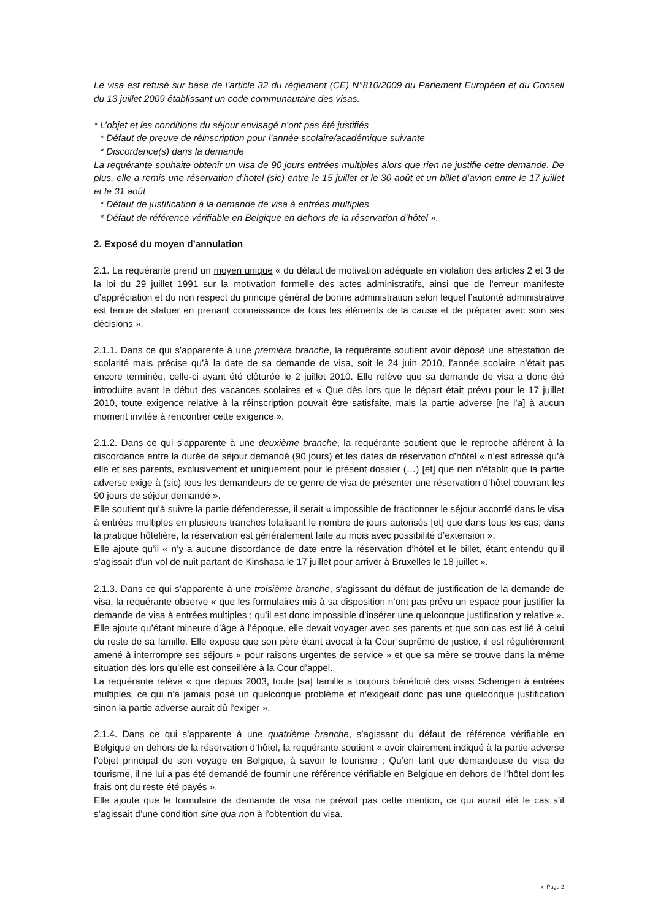Le visa est refusé sur base de l’article 32 du règlement (CE) N°810/2009 du Parlement Européen et du Conseil du 13 juillet 2009 établissant un code communautaire des visas.
* L’objet et les conditions du séjour envisagé n’ont pas été justifiés
* Défaut de preuve de réinscription pour l’année scolaire/académique suivante
* Discordance(s) dans la demande
La requérante souhaite obtenir un visa de 90 jours entrées multiples alors que rien ne justifie cette demande. De plus, elle a remis une réservation d’hotel (sic) entre le 15 juillet et le 30 août et un billet d’avion entre le 17 juillet et le 31 août
* Défaut de justification à la demande de visa à entrées multiples
* Défaut de référence vérifiable en Belgique en dehors de la réservation d’hôtel ».
2. Exposé du moyen d’annulation
2.1. La requérante prend un moyen unique « du défaut de motivation adéquate en violation des articles 2 et 3 de la loi du 29 juillet 1991 sur la motivation formelle des actes administratifs, ainsi que de l’erreur manifeste d’appréciation et du non respect du principe général de bonne administration selon lequel l’autorité administrative est tenue de statuer en prenant connaissance de tous les éléments de la cause et de préparer avec soin ses décisions ».
2.1.1. Dans ce qui s’apparente à une première branche, la requérante soutient avoir déposé une attestation de scolarité mais précise qu’à la date de sa demande de visa, soit le 24 juin 2010, l’année scolaire n’était pas encore terminée, celle-ci ayant été clôturée le 2 juillet 2010. Elle relève que sa demande de visa a donc été introduite avant le début des vacances scolaires et « Que dès lors que le départ était prévu pour le 17 juillet 2010, toute exigence relative à la réinscription pouvait être satisfaite, mais la partie adverse [ne l’a] à aucun moment invitée à rencontrer cette exigence ».
2.1.2. Dans ce qui s’apparente à une deuxième branche, la requérante soutient que le reproche afférent à la discordance entre la durée de séjour demandé (90 jours) et les dates de réservation d’hôtel « n’est adressé qu’à elle et ses parents, exclusivement et uniquement pour le présent dossier (…) [et] que rien n’établit que la partie adverse exige à (sic) tous les demandeurs de ce genre de visa de présenter une réservation d’hôtel couvrant les 90 jours de séjour demandé ».
Elle soutient qu’à suivre la partie défenderesse, il serait « impossible de fractionner le séjour accordé dans le visa à entrées multiples en plusieurs tranches totalisant le nombre de jours autorisés [et] que dans tous les cas, dans la pratique hôtelière, la réservation est généralement faite au mois avec possibilité d’extension ».
Elle ajoute qu’il « n’y a aucune discordance de date entre la réservation d’hôtel et le billet, étant entendu qu’il s’agissait d’un vol de nuit partant de Kinshasa le 17 juillet pour arriver à Bruxelles le 18 juillet ».
2.1.3. Dans ce qui s’apparente à une troisième branche, s’agissant du défaut de justification de la demande de visa, la requérante observe « que les formulaires mis à sa disposition n’ont pas prévu un espace pour justifier la demande de visa à entrées multiples ; qu’il est donc impossible d’insérer une quelconque justification y relative ». Elle ajoute qu’étant mineure d’âge à l’époque, elle devait voyager avec ses parents et que son cas est lié à celui du reste de sa famille. Elle expose que son père étant avocat à la Cour suprême de justice, il est régulièrement amené à interrompre ses séjours « pour raisons urgentes de service » et que sa mère se trouve dans la même situation dès lors qu’elle est conseillère à la Cour d’appel.
La requérante relève « que depuis 2003, toute [sa] famille a toujours bénéficié des visas Schengen à entrées multiples, ce qui n’a jamais posé un quelconque problème et n’exigeait donc pas une quelconque justification sinon la partie adverse aurait dû l’exiger ».
2.1.4. Dans ce qui s’apparente à une quatrième branche, s’agissant du défaut de référence vérifiable en Belgique en dehors de la réservation d’hôtel, la requérante soutient « avoir clairement indiqué à la partie adverse l’objet principal de son voyage en Belgique, à savoir le tourisme ; Qu’en tant que demandeuse de visa de tourisme, il ne lui a pas été demandé de fournir une référence vérifiable en Belgique en dehors de l’hôtel dont les frais ont du reste été payés ».
Elle ajoute que le formulaire de demande de visa ne prévoit pas cette mention, ce qui aurait été le cas s’il s’agissait d’une condition sine qua non à l’obtention du visa.
x- Page 2